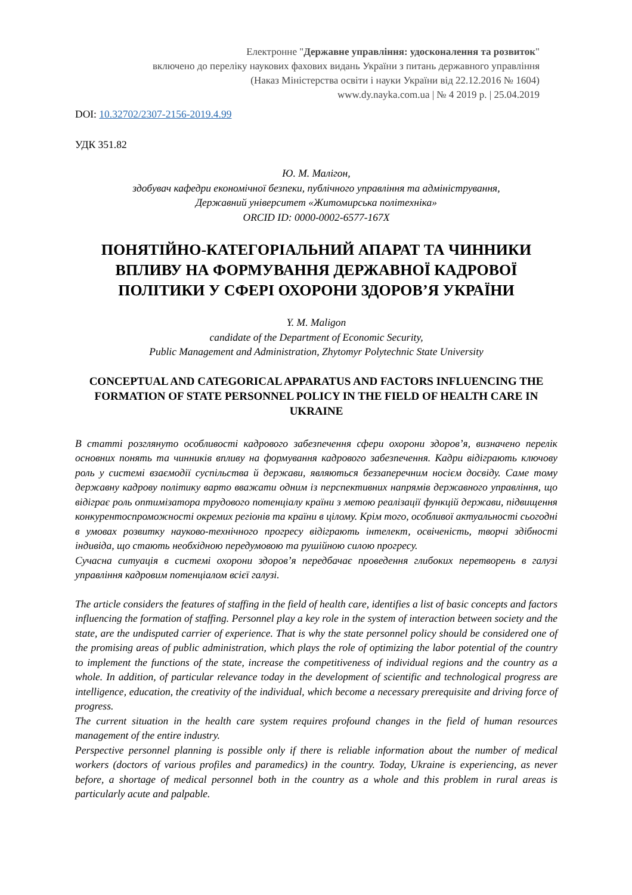Електронне "Державне управління: удосконалення та розвиток"
включено до переліку наукових фахових видань України з питань державного управління
(Наказ Міністерства освіти і науки України від 22.12.2016 № 1604)
www.dy.nayka.com.ua | № 4 2019 р. | 25.04.2019
DOI: 10.32702/2307-2156-2019.4.99
УДК 351.82
Ю. М. Малігон,
здобувач кафедри економічної безпеки, публічного управління та адміністрування,
Державний університет «Житомирська політехніка»
ORCID ID: 0000-0002-6577-167X
ПОНЯТІЙНО-КАТЕГОРІАЛЬНИЙ АПАРАТ ТА ЧИННИКИ ВПЛИВУ НА ФОРМУВАННЯ ДЕРЖАВНОЇ КАДРОВОЇ ПОЛІТИКИ У СФЕРІ ОХОРОНИ ЗДОРОВ’Я УКРАЇНИ
Y. M. Maligon
candidate of the Department of Economic Security,
Public Management and Administration, Zhytomyr Polytechnic State University
CONCEPTUAL AND CATEGORICAL APPARATUS AND FACTORS INFLUENCING THE FORMATION OF STATE PERSONNEL POLICY IN THE FIELD OF HEALTH CARE IN UKRAINE
В статті розглянуто особливості кадрового забезпечення сфери охорони здоров’я, визначено перелік основних понять та чинників впливу на формування кадрового забезпечення. Кадри відіграють ключову роль у системі взаємодії суспільства й держави, являються беззаперечним носієм досвіду. Саме тому державну кадрову політику варто вважати одним із перспективних напрямів державного управління, що відіграє роль оптимізатора трудового потенціалу країни з метою реалізації функцій держави, підвищення конкурентоспроможності окремих регіонів та країни в цілому. Крім того, особливої актуальності сьогодні в умовах розвитку науково-технічного прогресу відіграють інтелект, освіченість, творчі здібності індивіда, що стають необхідною передумовою та рушійною силою прогресу.
Сучасна ситуація в системі охорони здоров’я передбачає проведення глибоких перетворень в галузі управління кадровим потенціалом всієї галузі.
The article considers the features of staffing in the field of health care, identifies a list of basic concepts and factors influencing the formation of staffing. Personnel play a key role in the system of interaction between society and the state, are the undisputed carrier of experience. That is why the state personnel policy should be considered one of the promising areas of public administration, which plays the role of optimizing the labor potential of the country to implement the functions of the state, increase the competitiveness of individual regions and the country as a whole. In addition, of particular relevance today in the development of scientific and technological progress are intelligence, education, the creativity of the individual, which become a necessary prerequisite and driving force of progress.
The current situation in the health care system requires profound changes in the field of human resources management of the entire industry.
Perspective personnel planning is possible only if there is reliable information about the number of medical workers (doctors of various profiles and paramedics) in the country. Today, Ukraine is experiencing, as never before, a shortage of medical personnel both in the country as a whole and this problem in rural areas is particularly acute and palpable.